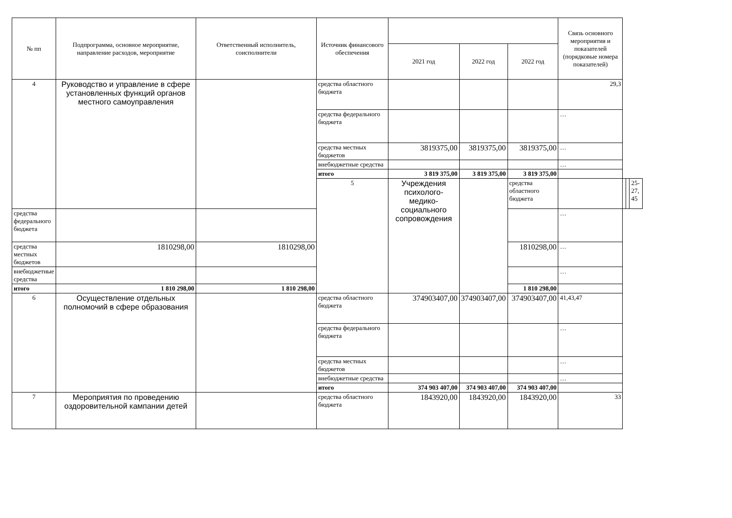| № пп | Подпрограмма, основное мероприятие, направление расходов, мероприятие | Ответственный исполнитель, соисполнители | Источник финансового обеспечения | | | | Связь основного мероприятия и показателей (порядковые номера показателей) | | | |
| --- | --- | --- | --- | --- | --- | --- | --- | --- | --- | --- |
| | | | | 2021 год | 2022 год | 2022 год | | | | |
| 4 | Руководство и управление в сфере установленных функций органов местного самоуправления | | средства областного бюджета | | | | 29,3 | | | |
| | | | средства федерального бюджета | | | | … | | | |
| | | | средства местных бюджетов | 3819375,00 | 3819375,00 | 3819375,00 | … | | | |
| | | | внебюджетные средства | | | | … | | | |
| | | | итого | 3 819 375,00 | 3 819 375,00 | 3 819 375,00 | | | | |
| | | | 5 | Учреждения психолого-медико-социального сопровождения | | средства областного бюджета | | | | 25-27, 45 |
| средства федерального бюджета | | | | | | | … | | | |
| средства местных бюджетов | 1810298,00 | 1810298,00 | | | | 1810298,00 | … | | | |
| внебюджетные средства | | | | | | | … | | | |
| итого | 1 810 298,00 | 1 810 298,00 | | | | 1 810 298,00 | | | | |
| 6 | Осуществление отдельных полномочий в сфере образования | | средства областного бюджета | 374903407,00 | 374903407,00 | 374903407,00 | 41,43,47 | | | |
| | | | средства федерального бюджета | | | | … | | | |
| | | | средства местных бюджетов | | | | … | | | |
| | | | внебюджетные средства | | | | … | | | |
| | | | итого | 374 903 407,00 | 374 903 407,00 | 374 903 407,00 | | | | |
| 7 | Мероприятия по проведению оздоровительной кампании детей | | средства областного бюджета | 1843920,00 | 1843920,00 | 1843920,00 | 33 | | | |